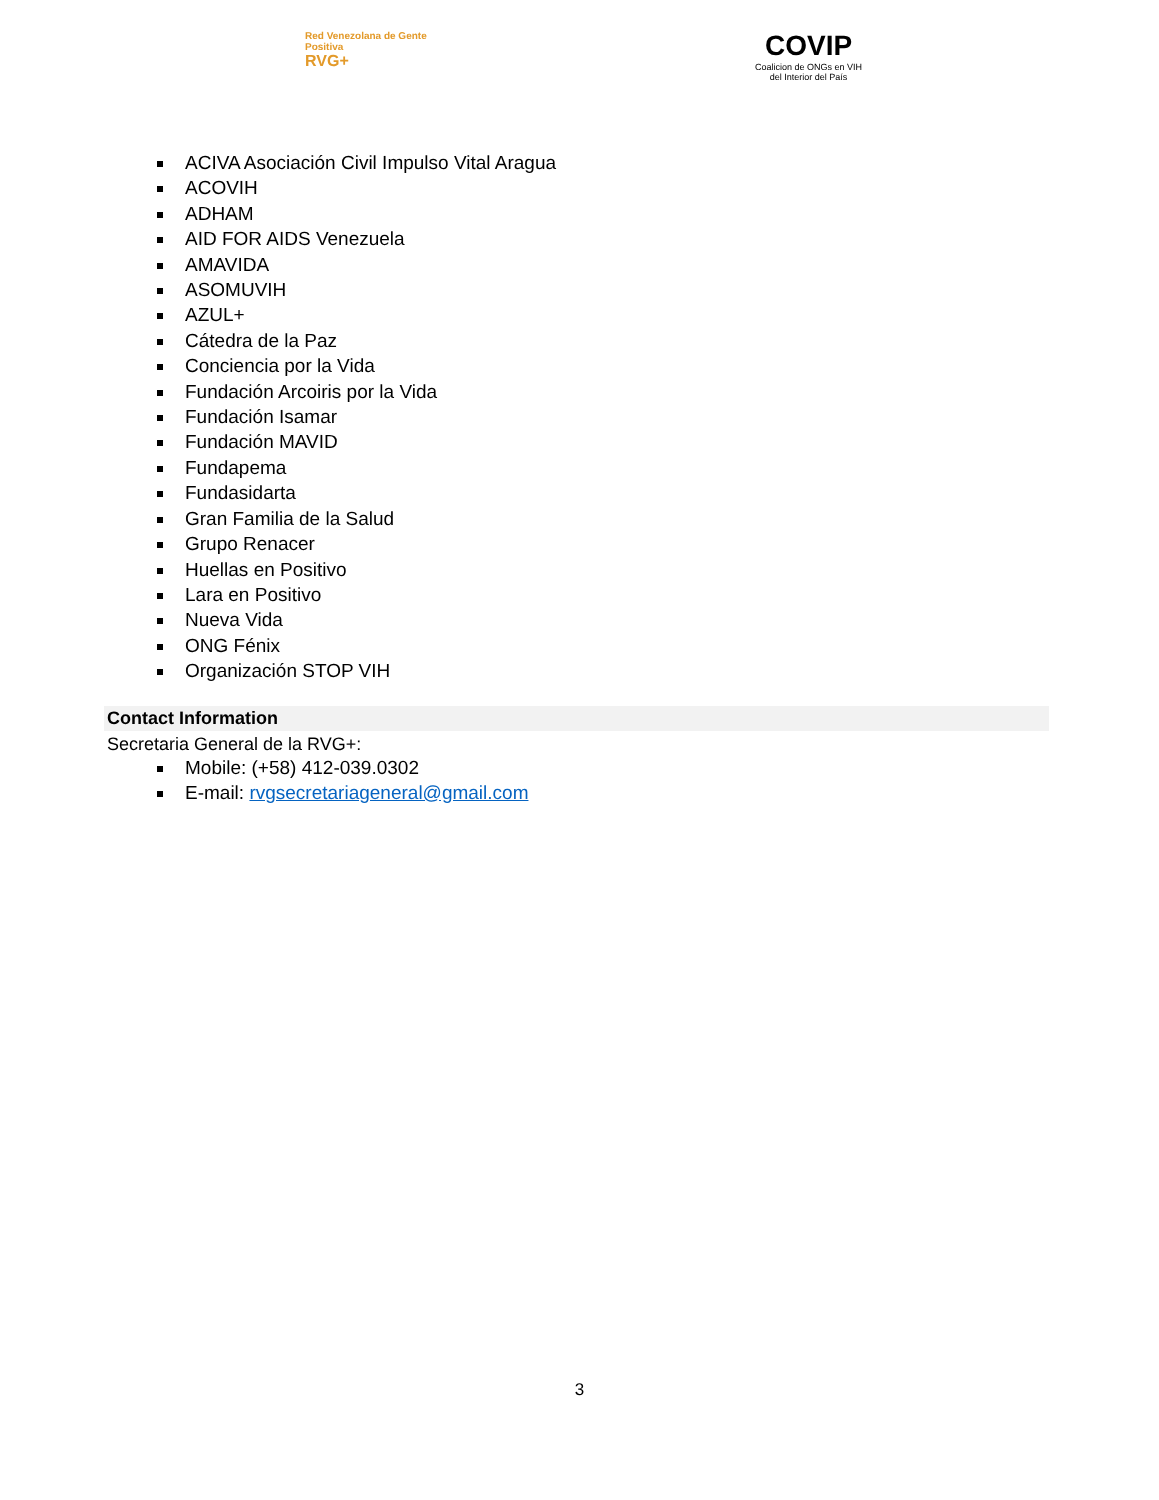Red Venezolana de Gente Positiva
RVG+
COVIP
Coalicion de ONGs en VIH
del Interior del País
ACIVA Asociación Civil Impulso Vital Aragua
ACOVIH
ADHAM
AID FOR AIDS Venezuela
AMAVIDA
ASOMUVIH
AZUL+
Cátedra de la Paz
Conciencia por la Vida
Fundación Arcoiris por la Vida
Fundación Isamar
Fundación MAVID
Fundapema
Fundasidarta
Gran Familia de la Salud
Grupo Renacer
Huellas en Positivo
Lara en Positivo
Nueva Vida
ONG Fénix
Organización STOP VIH
Contact Information
Secretaria General de la RVG+:
Mobile: (+58) 412-039.0302
E-mail: rvgsecretariageneral@gmail.com
3